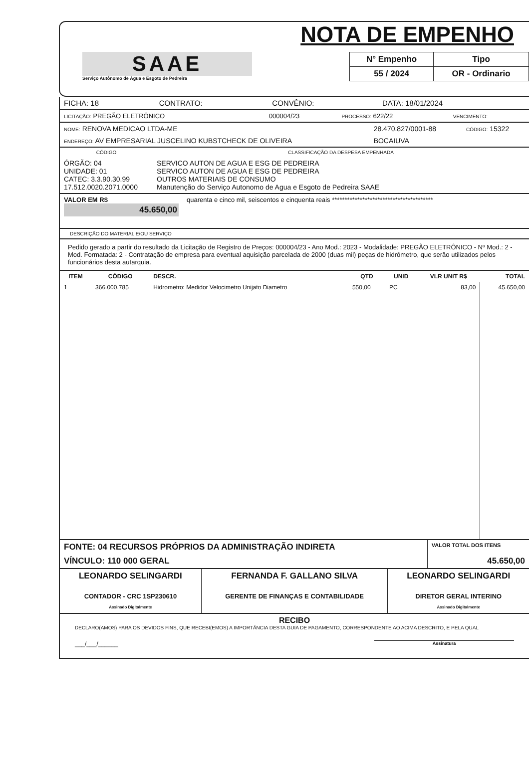SAAE
Serviço Autônomo de Água e Esgoto de Pedreira
NOTA DE EMPENHO
| N° Empenho | Tipo |
| 55 / 2024 | OR - Ordinario |
| FICHA: 18 | CONTRATO: | CONVÊNIO: | DATA: 18/01/2024 |
| LICITAÇÃO: PREGÃO ELETRÔNICO | 000004/23 | PROCESSO: 622/22 | VENCIMENTO: |
| NOME: RENOVA MEDICAO LTDA-ME | 28.470.827/0001-88 | CÓDIGO: 15322 |
| ENDEREÇO: AV EMPRESARIAL JUSCELINO KUBSTCHECK DE OLIVEIRA | BOCAIUVA | |
| CÓDIGO | CLASSIFICAÇÃO DA DESPESA EMPENHADA |
| --- | --- |
| ÓRGÃO: 04 UNIDADE: 01 CATEC: 3.3.90.30.99 17.512.0020.2071.0000 | SERVICO AUTON DE AGUA E ESG DE PEDREIRA SERVICO AUTON DE AGUA E ESG DE PEDREIRA OUTROS MATERIAIS DE CONSUMO Manutenção do Serviço Autonomo de Agua e Esgoto de Pedreira SAAE |
| VALOR EM R$ 45.650,00 | quarenta e cinco mil, seiscentos e cinquenta reais **************************************** |
DESCRIÇÃO DO MATERIAL E/OU SERVIÇO
Pedido gerado a partir do resultado da Licitação de Registro de Preços: 000004/23 - Ano Mod.: 2023 - Modalidade: PREGÃO ELETRÔNICO - Nº Mod.: 2 - Mod. Formatada: 2 - Contratação de empresa para eventual aquisição parcelada de 2000 (duas mil) peças de hidrômetro, que serão utilizados pelos funcionários desta autarquia.
| ITEM | CÓDIGO | DESCR. | QTD | UNID | VLR UNIT R$ | TOTAL |
| --- | --- | --- | --- | --- | --- | --- |
| 1 | 366.000.785 | Hidrometro: Medidor Velocimetro Unijato Diametro | 550,00 | PC | 83,00 | 45.650,00 |
| FONTE: 04 RECURSOS PRÓPRIOS DA ADMINISTRAÇÃO INDIRETA | VALOR TOTAL DOS ITENS |
| VÍNCULO: 110 000 GERAL | 45.650,00 |
| LEONARDO SELINGARDI CONTADOR - CRC 1SP230610 Assinado Digitalmente | FERNANDA F. GALLANO SILVA GERENTE DE FINANÇAS E CONTABILIDADE | LEONARDO SELINGARDI DIRETOR GERAL INTERINO Assinado Digitalmente |
RECIBO
DECLARO(AMOS) PARA OS DEVIDOS FINS, QUE RECEBI(EMOS) A IMPORTÂNCIA DESTA GUIA DE PAGAMENTO, CORRESPONDENTE AO ACIMA DESCRITO, E PELA QUAL
___/___/______ Assinatura